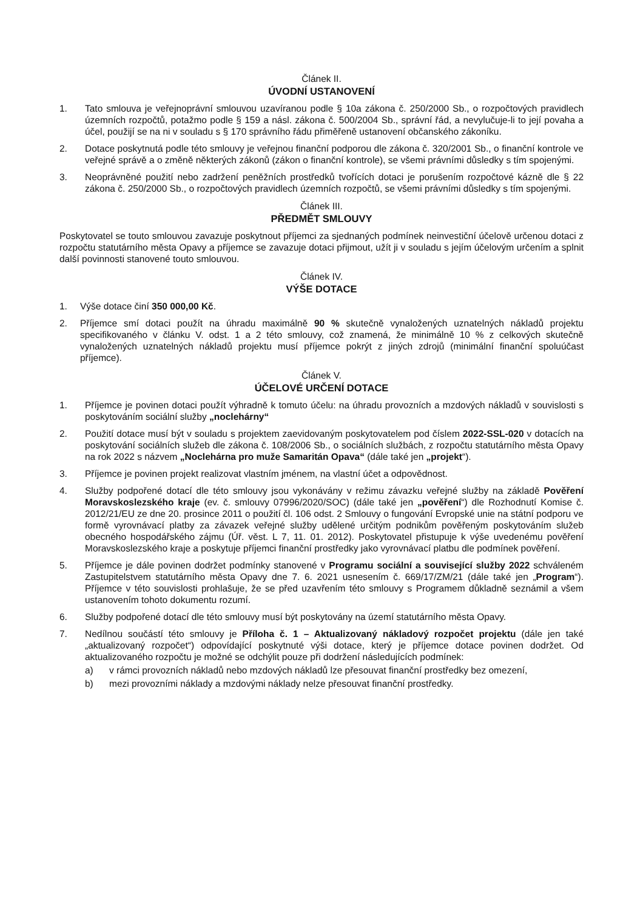Článek II.
ÚVODNÍ USTANOVENÍ
1. Tato smlouva je veřejnoprávní smlouvou uzavíranou podle § 10a zákona č. 250/2000 Sb., o rozpočtových pravidlech územních rozpočtů, potažmo podle § 159 a násl. zákona č. 500/2004 Sb., správní řád, a nevylučuje-li to její povaha a účel, použijí se na ni v souladu s § 170 správního řádu přiměřeně ustanovení občanského zákoníku.
2. Dotace poskytnutá podle této smlouvy je veřejnou finanční podporou dle zákona č. 320/2001 Sb., o finanční kontrole ve veřejné správě a o změně některých zákonů (zákon o finanční kontrole), se všemi právními důsledky s tím spojenými.
3. Neoprávněné použití nebo zadržení peněžních prostředků tvořících dotaci je porušením rozpočtové kázně dle § 22 zákona č. 250/2000 Sb., o rozpočtových pravidlech územních rozpočtů, se všemi právními důsledky s tím spojenými.
Článek III.
PŘEDMĚT SMLOUVY
Poskytovatel se touto smlouvou zavazuje poskytnout příjemci za sjednaných podmínek neinvestiční účelově určenou dotaci z rozpočtu statutárního města Opavy a příjemce se zavazuje dotaci přijmout, užít ji v souladu s jejím účelovým určením a splnit další povinnosti stanovené touto smlouvou.
Článek IV.
VÝŠE DOTACE
1. Výše dotace činí 350 000,00 Kč.
2. Příjemce smí dotaci použít na úhradu maximálně 90 % skutečně vynaložených uznatelných nákladů projektu specifikovaného v článku V. odst. 1 a 2 této smlouvy, což znamená, že minimálně 10 % z celkových skutečně vynaložených uznatelných nákladů projektu musí příjemce pokrýt z jiných zdrojů (minimální finanční spoluúčast příjemce).
Článek V.
ÚČELOVÉ URČENÍ DOTACE
1. Příjemce je povinen dotaci použít výhradně k tomuto účelu: na úhradu provozních a mzdových nákladů v souvislosti s poskytováním sociální služby „noclehárny“
2. Použití dotace musí být v souladu s projektem zaevidovaným poskytovatelem pod číslem 2022-SSL-020 v dotacích na poskytování sociálních služeb dle zákona č. 108/2006 Sb., o sociálních službách, z rozpočtu statutárního města Opavy na rok 2022 s názvem „Noclehárna pro muže Samaritán Opava“ (dále také jen „projekt“).
3. Příjemce je povinen projekt realizovat vlastním jménem, na vlastní účet a odpovědnost.
4. Služby podpořené dotací dle této smlouvy jsou vykonávány v režimu závazku veřejné služby na základě Pověření Moravskoslezského kraje (ev. č. smlouvy 07996/2020/SOC) (dále také jen „pověření“) dle Rozhodnutí Komise č. 2012/21/EU ze dne 20. prosince 2011 o použití čl. 106 odst. 2 Smlouvy o fungování Evropské unie na státní podporu ve formě vyrovnávací platby za závazek veřejné služby udělené určitým podnikům pověřeným poskytováním služeb obecného hospodářského zájmu (Úř. věst. L 7, 11. 01. 2012). Poskytovatel přistupuje k výše uvedenému pověření Moravskoslezského kraje a poskytuje příjemci finanční prostředky jako vyrovnávací platbu dle podmínek pověření.
5. Příjemce je dále povinen dodržet podmínky stanovené v Programu sociální a související služby 2022 schváleném Zastupitelstvem statutárního města Opavy dne 7. 6. 2021 usnesením č. 669/17/ZM/21 (dále také jen „Program“). Příjemce v této souvislosti prohlašuje, že se před uzavřením této smlouvy s Programem důkladně seznámil a všem ustanovením tohoto dokumentu rozumí.
6. Služby podpořené dotací dle této smlouvy musí být poskytovány na území statutárního města Opavy.
7. Nedílnou součástí této smlouvy je Příloha č. 1 – Aktualizovaný nákladový rozpočet projektu (dále jen také „aktualizovaný rozpočet“) odpovídající poskytnuté výši dotace, který je příjemce dotace povinen dodržet. Od aktualizovaného rozpočtu je možné se odchýlit pouze při dodržení následujících podmínek:
a) v rámci provozních nákladů nebo mzdových nákladů lze přesouvat finanční prostředky bez omezení,
b) mezi provozními náklady a mzdovými náklady nelze přesouvat finanční prostředky.